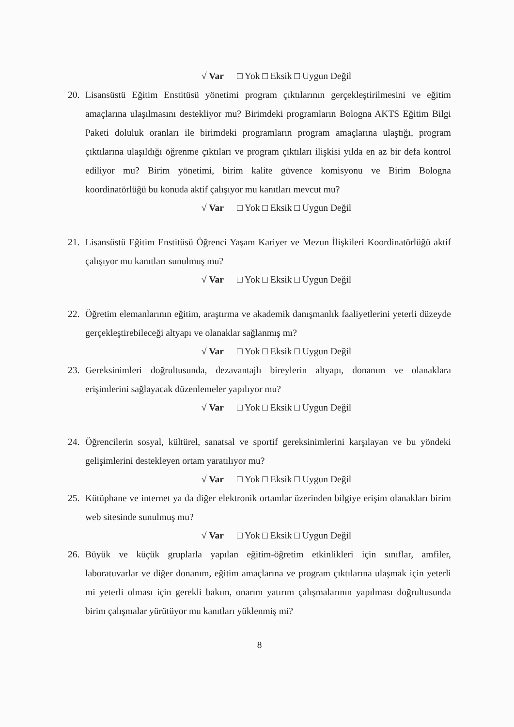√ Var □ Yok □ Eksik □ Uygun Değil
20. Lisansüstü Eğitim Enstitüsü yönetimi program çıktılarının gerçekleştirilmesini ve eğitim amaçlarına ulaşılmasını destekliyor mu? Birimdeki programların Bologna AKTS Eğitim Bilgi Paketi doluluk oranları ile birimdeki programların program amaçlarına ulaştığı, program çıktılarına ulaşıldığı öğrenme çıktıları ve program çıktıları ilişkisi yılda en az bir defa kontrol ediliyor mu? Birim yönetimi, birim kalite güvence komisyonu ve Birim Bologna koordinatörlüğü bu konuda aktif çalışıyor mu kanıtları mevcut mu?
√ Var □ Yok □ Eksik □ Uygun Değil
21. Lisansüstü Eğitim Enstitüsü Öğrenci Yaşam Kariyer ve Mezun İlişkileri Koordinatörlüğü aktif çalışıyor mu kanıtları sunulmuş mu?
√ Var □ Yok □ Eksik □ Uygun Değil
22. Öğretim elemanlarının eğitim, araştırma ve akademik danışmanlık faaliyetlerini yeterli düzeyde gerçekleştirebileceği altyapı ve olanaklar sağlanmış mı?
√ Var □ Yok □ Eksik □ Uygun Değil
23. Gereksinimleri doğrultusunda, dezavantajlı bireylerin altyapı, donanım ve olanaklara erişimlerini sağlayacak düzenlemeler yapılıyor mu?
√ Var □ Yok □ Eksik □ Uygun Değil
24. Öğrencilerin sosyal, kültürel, sanatsal ve sportif gereksinimlerini karşılayan ve bu yöndeki gelişimlerini destekleyen ortam yaratılıyor mu?
√ Var □ Yok □ Eksik □ Uygun Değil
25. Kütüphane ve internet ya da diğer elektronik ortamlar üzerinden bilgiye erişim olanakları birim web sitesinde sunulmuş mu?
√ Var □ Yok □ Eksik □ Uygun Değil
26. Büyük ve küçük gruplarla yapılan eğitim-öğretim etkinlikleri için sınıflar, amfiler, laboratuvarlar ve diğer donanım, eğitim amaçlarına ve program çıktılarına ulaşmak için yeterli mi yeterli olması için gerekli bakım, onarım yatırım çalışmalarının yapılması doğrultusunda birim çalışmalar yürütüyor mu kanıtları yüklenmiş mi?
8